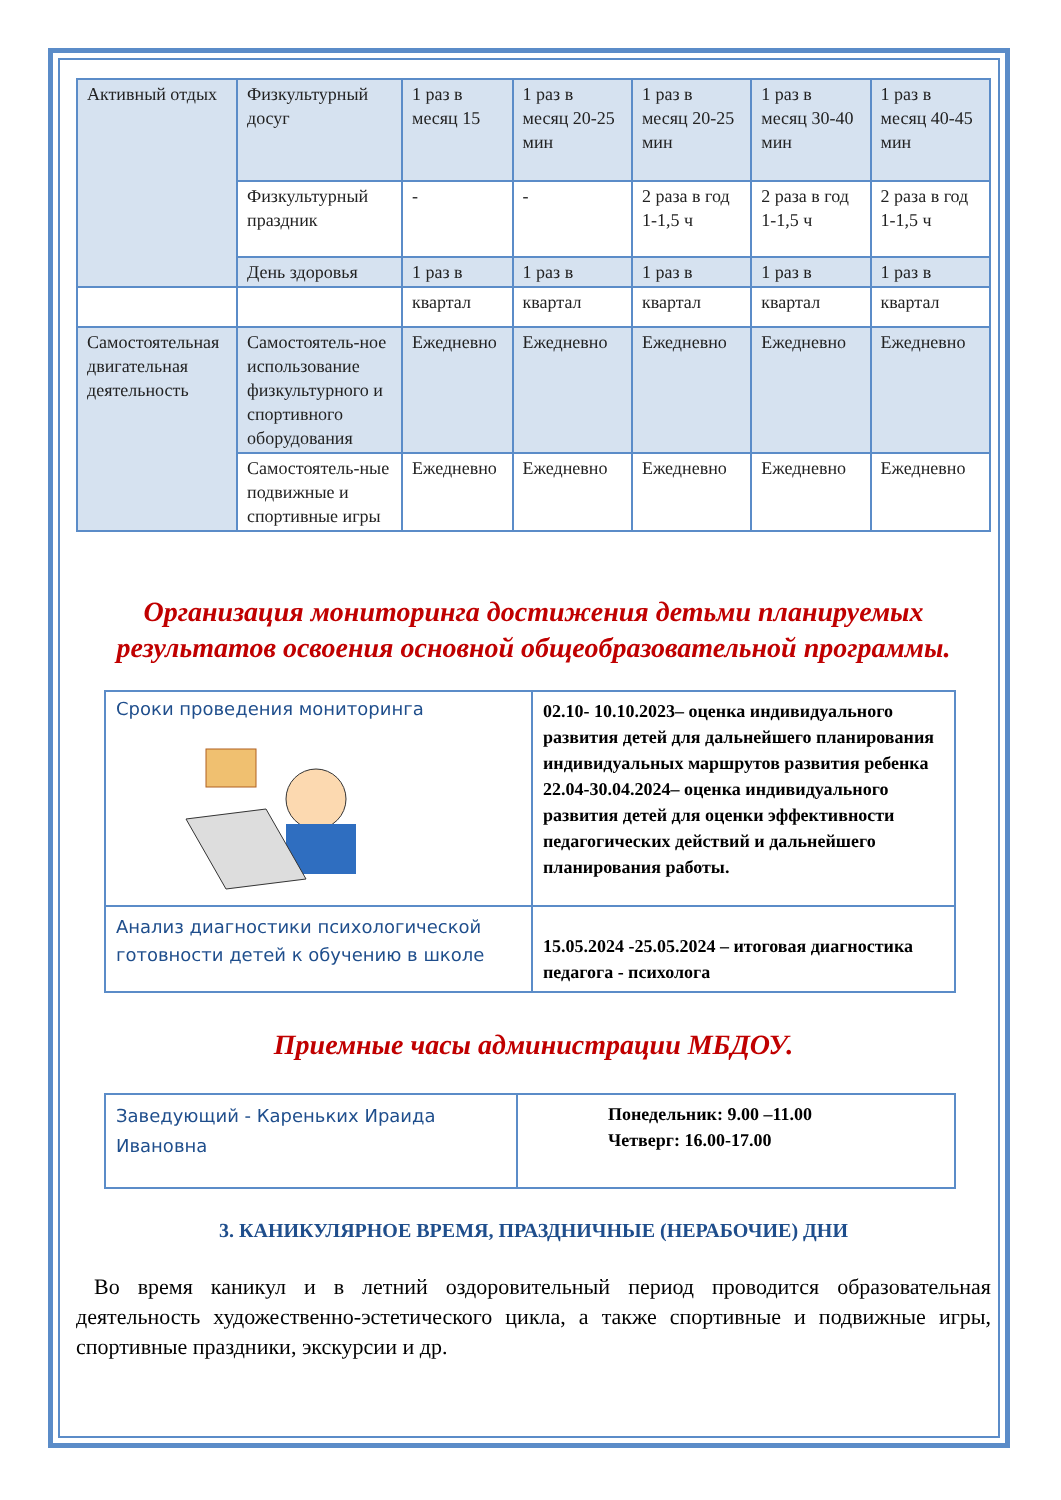| Активный отдых | Физкультурный досуг | 1 раз в месяц 15 | 1 раз в месяц 20-25 мин | 1 раз в месяц 20-25 мин | 1 раз в месяц 30-40 мин | 1 раз в месяц 40-45 мин |
| | Физкультурный праздник | - | - | 2 раза в год 1-1,5 ч | 2 раза в год 1-1,5 ч | 2 раза в год 1-1,5 ч |
| | День здоровья | 1 раз в | 1 раз в | 1 раз в | 1 раз в | 1 раз в |
| | | квартал | квартал | квартал | квартал | квартал |
| Самостоятельная двигательная деятельность | Самостоятель-ное использование физкультурного и спортивного оборудования | Ежедневно | Ежедневно | Ежедневно | Ежедневно | Ежедневно |
| | Самостоятель-ные подвижные и спортивные игры | Ежедневно | Ежедневно | Ежедневно | Ежедневно | Ежедневно |
Организация мониторинга достижения детьми планируемых результатов освоения основной общеобразовательной программы.
| Сроки проведения мониторинга | 02.10- 10.10.2023 – оценка индивидуального развития детей для дальнейшего планирования индивидуальных маршрутов развития ребенка 22.04-30.04.2024 – оценка индивидуального развития детей для оценки эффективности педагогических действий и дальнейшего планирования работы. |
| Анализ диагностики психологической готовности детей к обучению в школе | 15.05.2024 -25.05.2024 – итоговая диагностика педагога - психолога |
Приемные часы администрации МБДОУ.
| Заведующий - Кареньких Ираида Ивановна | Понедельник: 9.00 –11.00 Четверг: 16.00-17.00 |
3. КАНИКУЛЯРНОЕ ВРЕМЯ, ПРАЗДНИЧНЫЕ (НЕРАБОЧИЕ) ДНИ
Во время каникул и в летний оздоровительный период проводится образовательная деятельность художественно-эстетического цикла, а также спортивные и подвижные игры, спортивные праздники, экскурсии и др.